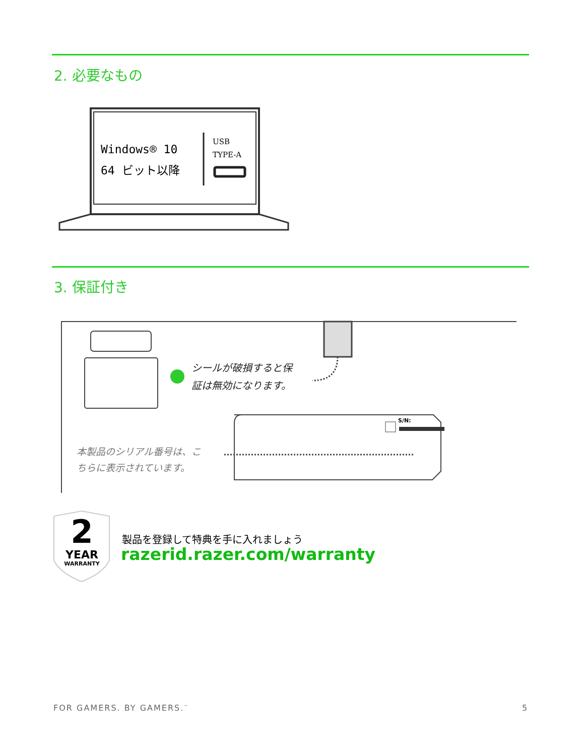2. 必要なもの
Windows® 10
64 ビット以降
USB
TYPE-A
3. 保証付き
シールが破損すると保
証は無効になります。
S/N:
本製品のシリアル番号は、こ
ちらに表示されています。
2
YEAR
WARRANTY
製品を登録して特典を手に入れましょう
razerid.razer.com/warranty
FOR GAMERS. BY GAMERS.<sup>™</sup> 5